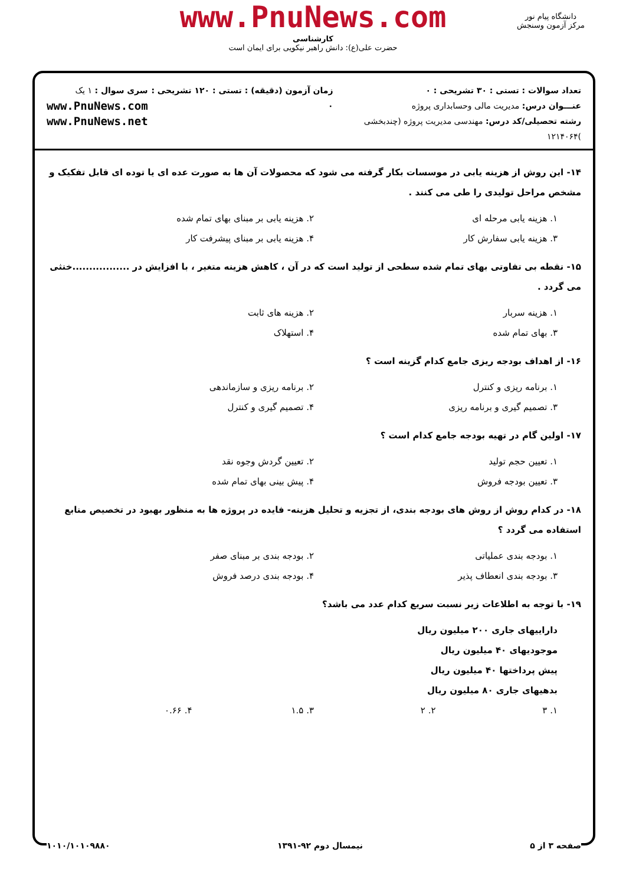www.PnuNews.com
کارشناسی
حضرت علی(ع): دانش راهبر نیکویی برای ایمان است
دانشگاه پیام نور
مرکز آزمون وسنجش
تعداد سوالات : تستی : ۳۰ تشریحی : ۰
عنـــوان درس: مدیریت مالی وحسابداری پروژه
رشته تحصیلی/کد درس: مهندسی مدیریت پروژه (چندبخشی )۱۲۱۴۰۶۴
زمان آزمون (دقیقه) : تستی : ۱۲۰ تشریحی : ۰
سری سوال : ۱ یک
www.PnuNews.com
www.PnuNews.net
۱۴- این روش از هزینه یابی در موسسات بکار گرفته می شود که محصولات آن ها به صورت عده ای یا توده ای قابل تفکیک و مشخص مراحل تولیدی را طی می کنند .
۱. هزینه یابی مرحله ای
۲. هزینه یابی بر مبنای بهای تمام شده
۳. هزینه یابی سفارش کار
۴. هزینه یابی بر مبنای پیشرفت کار
۱۵- نقطه بی تفاوتی بهای تمام شده سطحی از تولید است که در آن ، کاهش هزینه متغیر ، با افزایش در .................خنثی می گردد .
۱. هزینه سربار
۲. هزینه های ثابت
۳. بهای تمام شده
۴. استهلاک
۱۶- از اهداف بودجه ریزی جامع کدام گزینه است ؟
۱. برنامه ریزی و کنترل
۲. برنامه ریزی و سازماندهی
۳. تصمیم گیری و برنامه ریزی
۴. تصمیم گیری و کنترل
۱۷- اولین گام در تهیه بودجه جامع کدام است ؟
۱. تعیین حجم تولید
۲. تعیین گردش وجوه نقد
۳. تعیین بودجه فروش
۴. پیش بینی بهای تمام شده
۱۸- در کدام روش از روش های بودجه بندی، از تجزیه و تحلیل هزینه- فایده در پروژه ها به منظور بهبود در تخصیص منابع استفاده می گردد ؟
۱. بودجه بندی عملیاتی
۲. بودجه بندی بر مبنای صفر
۳. بودجه بندی انعطاف پذیر
۴. بودجه بندی درصد فروش
۱۹- با توجه به اطلاعات زیر نسبت سریع کدام عدد می باشد؟
داراییهای جاری ۲۰۰ میلیون ریال
موجودیهای ۴۰ میلیون ریال
پیش پرداختها ۴۰ میلیون ریال
بدهیهای جاری ۸۰ میلیون ریال
۱. ۳
۲. ۲
۳. ۱.۵
۴. ۰.۶۶
صفحه ۳ از ۵ نیمسال دوم ۹۲-۱۳۹۱ ۱۰۱۰/۱۰۱۰۹۸۸۰